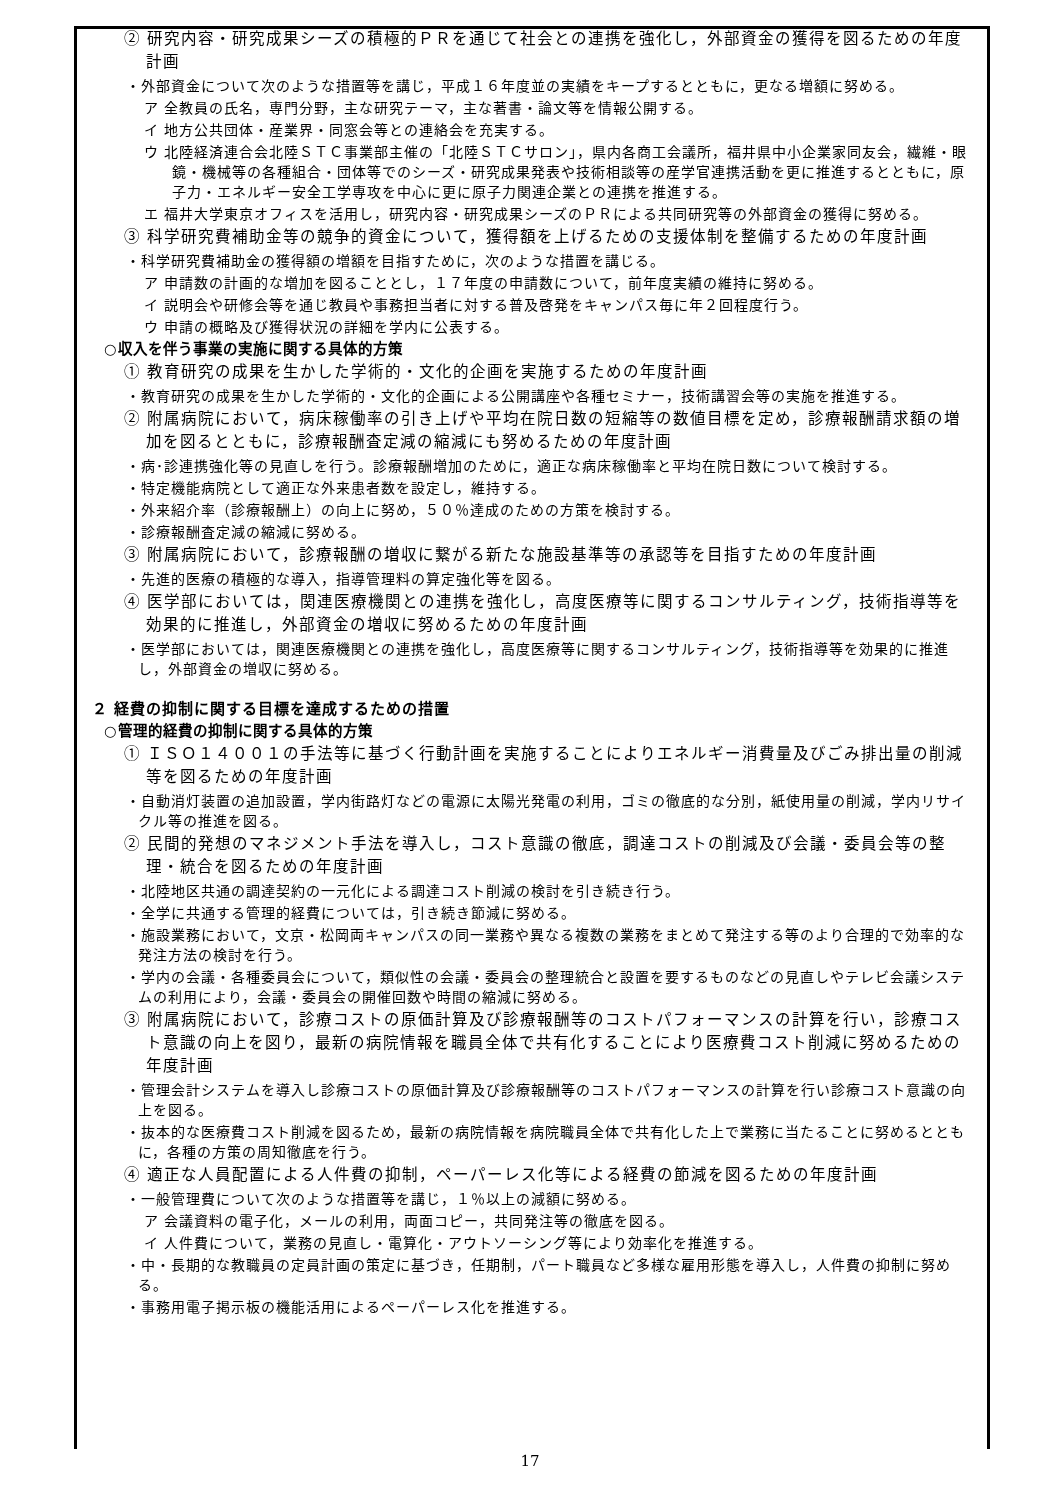② 研究内容・研究成果シーズの積極的ＰＲを通じて社会との連携を強化し，外部資金の獲得を図るための年度計画
・外部資金について次のような措置等を講じ，平成１６年度並の実績をキープするとともに，更なる増額に努める。
ア 全教員の氏名，専門分野，主な研究テーマ，主な著書・論文等を情報公開する。
イ 地方公共団体・産業界・同窓会等との連絡会を充実する。
ウ 北陸経済連合会北陸ＳＴＣ事業部主催の「北陸ＳＴＣサロン」，県内各商工会議所，福井県中小企業家同友会，繊維・眼鏡・機械等の各種組合・団体等でのシーズ・研究成果発表や技術相談等の産学官連携活動を更に推進するとともに，原子力・エネルギー安全工学専攻を中心に更に原子力関連企業との連携を推進する。
エ 福井大学東京オフィスを活用し，研究内容・研究成果シーズのＰＲによる共同研究等の外部資金の獲得に努める。
③ 科学研究費補助金等の競争的資金について，獲得額を上げるための支援体制を整備するための年度計画
・科学研究費補助金の獲得額の増額を目指すために，次のような措置を講じる。
ア 申請数の計画的な増加を図ることとし，１７年度の申請数について，前年度実績の維持に努める。
イ 説明会や研修会等を通じ教員や事務担当者に対する普及啓発をキャンパス毎に年２回程度行う。
ウ 申請の概略及び獲得状況の詳細を学内に公表する。
○収入を伴う事業の実施に関する具体的方策
① 教育研究の成果を生かした学術的・文化的企画を実施するための年度計画
・教育研究の成果を生かした学術的・文化的企画による公開講座や各種セミナー，技術講習会等の実施を推進する。
② 附属病院において，病床稼働率の引き上げや平均在院日数の短縮等の数値目標を定め，診療報酬請求額の増加を図るとともに，診療報酬査定減の縮減にも努めるための年度計画
・病･診連携強化等の見直しを行う。診療報酬増加のために，適正な病床稼働率と平均在院日数について検討する。
・特定機能病院として適正な外来患者数を設定し，維持する。
・外来紹介率（診療報酬上）の向上に努め，５０％達成のための方策を検討する。
・診療報酬査定減の縮減に努める。
③ 附属病院において，診療報酬の増収に繋がる新たな施設基準等の承認等を目指すための年度計画
・先進的医療の積極的な導入，指導管理料の算定強化等を図る。
④ 医学部においては，関連医療機関との連携を強化し，高度医療等に関するコンサルティング，技術指導等を効果的に推進し，外部資金の増収に努めるための年度計画
・医学部においては，関連医療機関との連携を強化し，高度医療等に関するコンサルティング，技術指導等を効果的に推進し，外部資金の増収に努める。
２ 経費の抑制に関する目標を達成するための措置
○管理的経費の抑制に関する具体的方策
① ＩＳＯ１４００１の手法等に基づく行動計画を実施することによりエネルギー消費量及びごみ排出量の削減等を図るための年度計画
・自動消灯装置の追加設置，学内街路灯などの電源に太陽光発電の利用，ゴミの徹底的な分別，紙使用量の削減，学内リサイクル等の推進を図る。
② 民間的発想のマネジメント手法を導入し，コスト意識の徹底，調達コストの削減及び会議・委員会等の整理・統合を図るための年度計画
・北陸地区共通の調達契約の一元化による調達コスト削減の検討を引き続き行う。
・全学に共通する管理的経費については，引き続き節減に努める。
・施設業務において，文京・松岡両キャンパスの同一業務や異なる複数の業務をまとめて発注する等のより合理的で効率的な発注方法の検討を行う。
・学内の会議・各種委員会について，類似性の会議・委員会の整理統合と設置を要するものなどの見直しやテレビ会議システムの利用により，会議・委員会の開催回数や時間の縮減に努める。
③ 附属病院において，診療コストの原価計算及び診療報酬等のコストパフォーマンスの計算を行い，診療コスト意識の向上を図り，最新の病院情報を職員全体で共有化することにより医療費コスト削減に努めるための年度計画
・管理会計システムを導入し診療コストの原価計算及び診療報酬等のコストパフォーマンスの計算を行い診療コスト意識の向上を図る。
・抜本的な医療費コスト削減を図るため，最新の病院情報を病院職員全体で共有化した上で業務に当たることに努めるとともに，各種の方策の周知徹底を行う。
④ 適正な人員配置による人件費の抑制，ペーパーレス化等による経費の節減を図るための年度計画
・一般管理費について次のような措置等を講じ，１％以上の減額に努める。
ア 会議資料の電子化，メールの利用，両面コピー，共同発注等の徹底を図る。
イ 人件費について，業務の見直し・電算化・アウトソーシング等により効率化を推進する。
・中・長期的な教職員の定員計画の策定に基づき，任期制，パート職員など多様な雇用形態を導入し，人件費の抑制に努める。
・事務用電子掲示板の機能活用によるペーパーレス化を推進する。
17